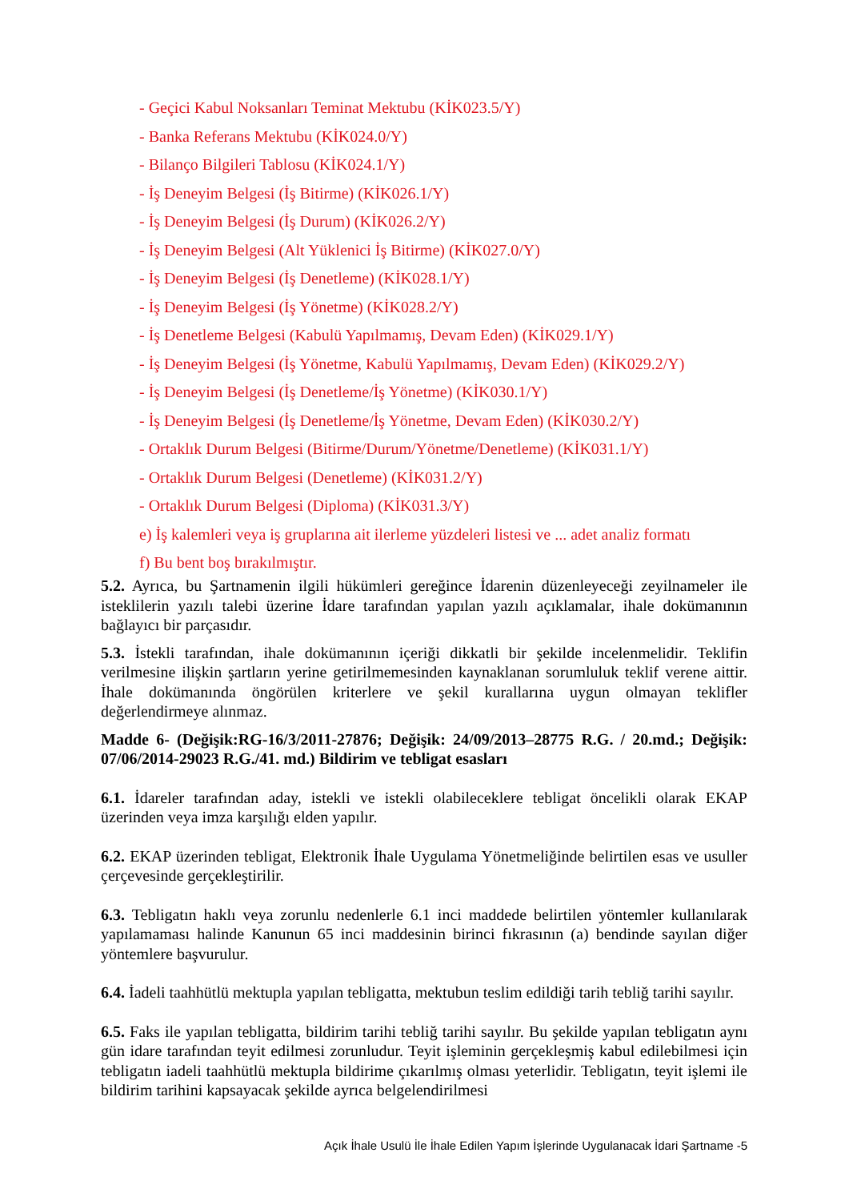- Geçici Kabul Noksanları Teminat Mektubu (KİK023.5/Y)
- Banka Referans Mektubu (KİK024.0/Y)
- Bilanço Bilgileri Tablosu (KİK024.1/Y)
- İş Deneyim Belgesi (İş Bitirme) (KİK026.1/Y)
- İş Deneyim Belgesi (İş Durum) (KİK026.2/Y)
- İş Deneyim Belgesi (Alt Yüklenici İş Bitirme) (KİK027.0/Y)
- İş Deneyim Belgesi (İş Denetleme) (KİK028.1/Y)
- İş Deneyim Belgesi (İş Yönetme) (KİK028.2/Y)
- İş Denetleme Belgesi (Kabulü Yapılmamış, Devam Eden) (KİK029.1/Y)
- İş Deneyim Belgesi (İş Yönetme, Kabulü Yapılmamış, Devam Eden) (KİK029.2/Y)
- İş Deneyim Belgesi (İş Denetleme/İş Yönetme) (KİK030.1/Y)
- İş Deneyim Belgesi (İş Denetleme/İş Yönetme, Devam Eden) (KİK030.2/Y)
- Ortaklık Durum Belgesi (Bitirme/Durum/Yönetme/Denetleme) (KİK031.1/Y)
- Ortaklık Durum Belgesi (Denetleme) (KİK031.2/Y)
- Ortaklık Durum Belgesi (Diploma) (KİK031.3/Y)
e) İş kalemleri veya iş gruplarına ait ilerleme yüzdeleri listesi ve ... adet analiz formatı
f) Bu bent boş bırakılmıştır.
5.2. Ayrıca, bu Şartnamenin ilgili hükümleri gereğince İdarenin düzenleyeceği zeyilnameler ile isteklilerin yazılı talebi üzerine İdare tarafından yapılan yazılı açıklamalar, ihale dokümanının bağlayıcı bir parçasıdır.
5.3. İstekli tarafından, ihale dokümanının içeriği dikkatli bir şekilde incelenmelidir. Teklifin verilmesine ilişkin şartların yerine getirilmemesinden kaynaklanan sorumluluk teklif verene aittir. İhale dokümanında öngörülen kriterlere ve şekil kurallarına uygun olmayan teklifler değerlendirmeye alınmaz.
Madde 6- (Değişik:RG-16/3/2011-27876; Değişik: 24/09/2013–28775 R.G. / 20.md.; Değişik: 07/06/2014-29023 R.G./41. md.) Bildirim ve tebligat esasları
6.1. İdareler tarafından aday, istekli ve istekli olabileceklere tebligat öncelikli olarak EKAP üzerinden veya imza karşılığı elden yapılır.
6.2. EKAP üzerinden tebligat, Elektronik İhale Uygulama Yönetmeliğinde belirtilen esas ve usuller çerçevesinde gerçekleştirilir.
6.3. Tebligatın haklı veya zorunlu nedenlerle 6.1 inci maddede belirtilen yöntemler kullanılarak yapılamaması halinde Kanunun 65 inci maddesinin birinci fıkrasının (a) bendinde sayılan diğer yöntemlere başvurulur.
6.4. İadeli taahhütlü mektupla yapılan tebligatta, mektubun teslim edildiği tarih tebliğ tarihi sayılır.
6.5. Faks ile yapılan tebligatta, bildirim tarihi tebliğ tarihi sayılır. Bu şekilde yapılan tebligatın aynı gün idare tarafından teyit edilmesi zorunludur. Teyit işleminin gerçekleşmiş kabul edilebilmesi için tebligatın iadeli taahhütlü mektupla bildirime çıkarılmış olması yeterlidir. Tebligatın, teyit işlemi ile bildirim tarihini kapsayacak şekilde ayrıca belgelendirilmesi
Açık İhale Usulü İle İhale Edilen Yapım İşlerinde Uygulanacak İdari Şartname -5